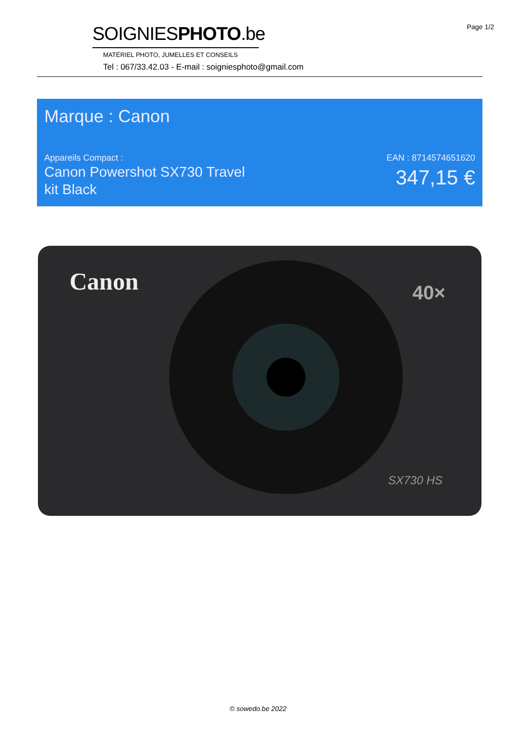Page 1/2
SOIGNIESPHOTO.be
MATÉRIEL PHOTO, JUMELLES ET CONSEILS
Tel : 067/33.42.03 - E-mail : soigniesphoto@gmail.com
Marque : Canon
Appareils Compact :
Canon Powershot SX730 Travel kit Black
EAN : 8714574651620
347,15 €
Canon
40×
SX730 HS
© sowedo.be 2022